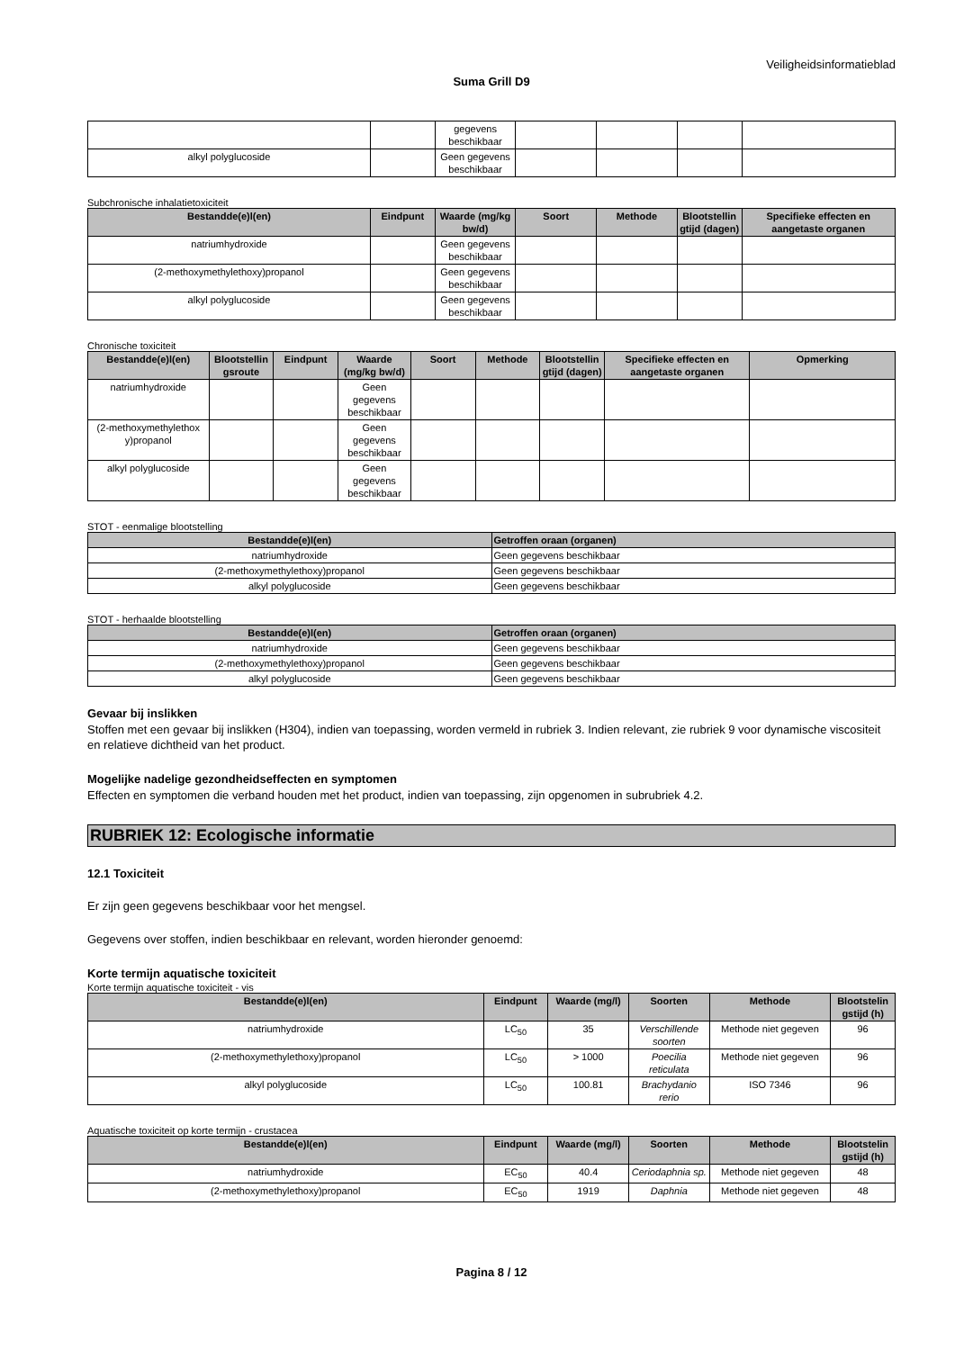Veiligheidsinformatieblad
Suma Grill D9
| | | gegevens beschikbaar | | | | |
| alkyl polyglucoside | | Geen gegevens beschikbaar | | | | |
Subchronische inhalatietoxiciteit
| Bestandde(e)l(en) | Eindpunt | Waarde (mg/kg bw/d) | Soort | Methode | Blootstellin gtijd (dagen) | Specifieke effecten en aangetaste organen |
| --- | --- | --- | --- | --- | --- | --- |
| natriumhydroxide | | Geen gegevens beschikbaar | | | | |
| (2-methoxymethylethoxy)propanol | | Geen gegevens beschikbaar | | | | |
| alkyl polyglucoside | | Geen gegevens beschikbaar | | | | |
Chronische toxiciteit
| Bestandde(e)l(en) | Blootstellin gsroute | Eindpunt | Waarde (mg/kg bw/d) | Soort | Methode | Blootstellin gtijd (dagen) | Specifieke effecten en aangetaste organen | Opmerking |
| --- | --- | --- | --- | --- | --- | --- | --- | --- |
| natriumhydroxide | | | Geen gegevens beschikbaar | | | | | |
| (2-methoxymethylethox y)propanol | | | Geen gegevens beschikbaar | | | | | |
| alkyl polyglucoside | | | Geen gegevens beschikbaar | | | | | |
STOT - eenmalige blootstelling
| Bestandde(e)l(en) | Getroffen oraan (organen) |
| --- | --- |
| natriumhydroxide | Geen gegevens beschikbaar |
| (2-methoxymethylethoxy)propanol | Geen gegevens beschikbaar |
| alkyl polyglucoside | Geen gegevens beschikbaar |
STOT - herhaalde blootstelling
| Bestandde(e)l(en) | Getroffen oraan (organen) |
| --- | --- |
| natriumhydroxide | Geen gegevens beschikbaar |
| (2-methoxymethylethoxy)propanol | Geen gegevens beschikbaar |
| alkyl polyglucoside | Geen gegevens beschikbaar |
Gevaar bij inslikken
Stoffen met een gevaar bij inslikken (H304), indien van toepassing, worden vermeld in rubriek 3. Indien relevant, zie rubriek 9 voor dynamische viscositeit en relatieve dichtheid van het product.
Mogelijke nadelige gezondheidseffecten en symptomen
Effecten en symptomen die verband houden met het product, indien van toepassing, zijn opgenomen in subrubriek 4.2.
RUBRIEK 12: Ecologische informatie
12.1 Toxiciteit
Er zijn geen gegevens beschikbaar voor het mengsel.
Gegevens over stoffen, indien beschikbaar en relevant, worden hieronder genoemd:
Korte termijn aquatische toxiciteit
Korte termijn aquatische toxiciteit - vis
| Bestandde(e)l(en) | Eindpunt | Waarde (mg/l) | Soorten | Methode | Blootstelin gstijd (h) |
| --- | --- | --- | --- | --- | --- |
| natriumhydroxide | LC<sub>50</sub> | 35 | Verschillende soorten | Methode niet gegeven | 96 |
| (2-methoxymethylethoxy)propanol | LC<sub>50</sub> | > 1000 | Poecilia reticulata | Methode niet gegeven | 96 |
| alkyl polyglucoside | LC<sub>50</sub> | 100.81 | Brachydanio rerio | ISO 7346 | 96 |
Aquatische toxiciteit op korte termijn - crustacea
| Bestandde(e)l(en) | Eindpunt | Waarde (mg/l) | Soorten | Methode | Blootstelin gstijd (h) |
| --- | --- | --- | --- | --- | --- |
| natriumhydroxide | EC<sub>50</sub> | 40.4 | Ceriodaphnia sp. | Methode niet gegeven | 48 |
| (2-methoxymethylethoxy)propanol | EC<sub>50</sub> | 1919 | Daphnia | Methode niet gegeven | 48 |
Pagina 8 / 12